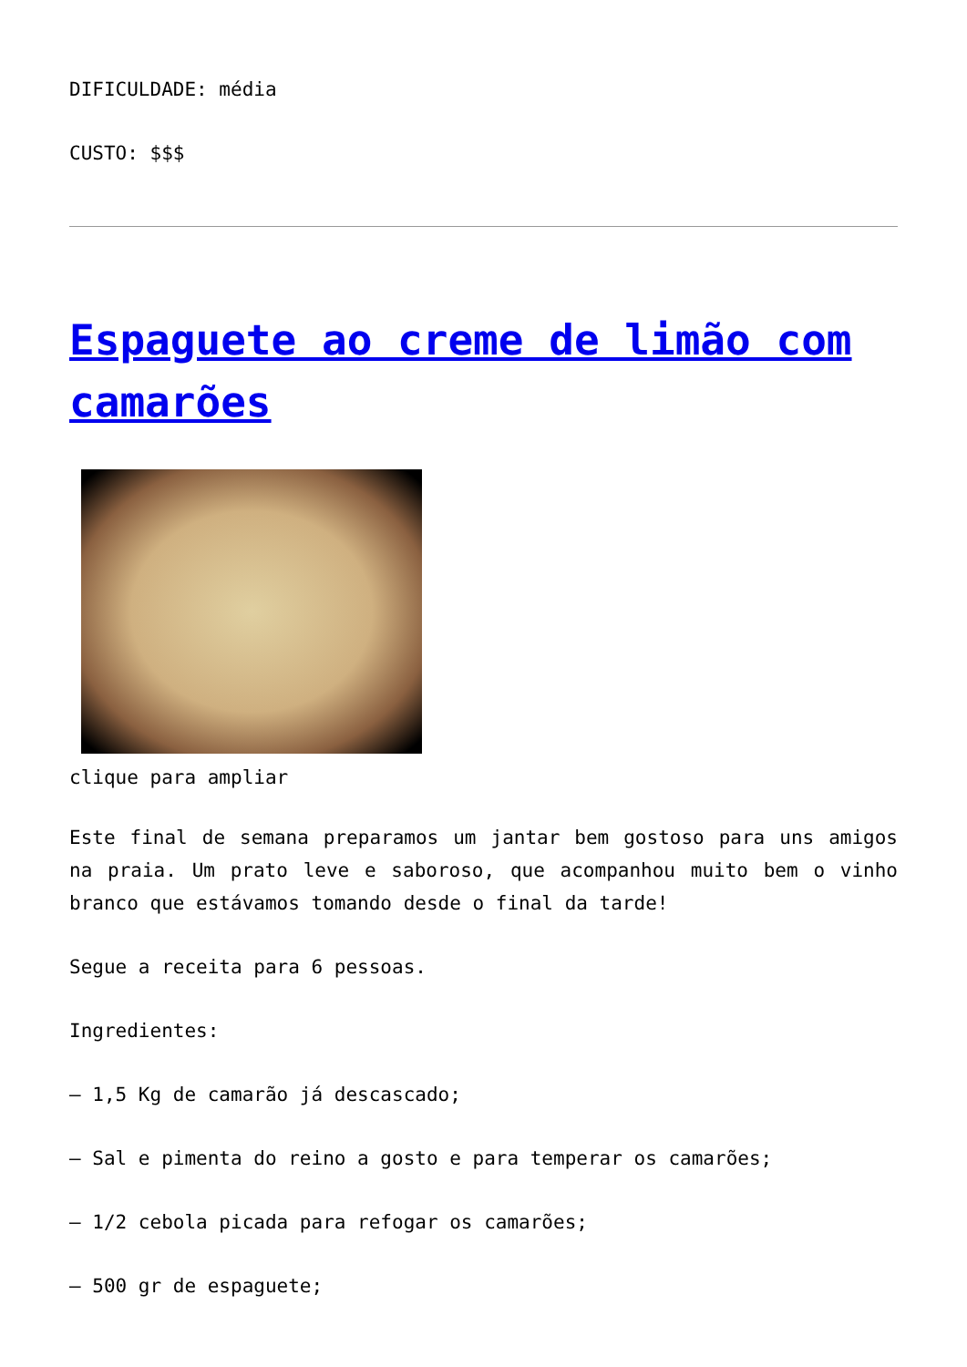DIFICULDADE: média
CUSTO: $$$
Espaguete ao creme de limão com camarões
clique para ampliar
Este final de semana preparamos um jantar bem gostoso para uns amigos na praia. Um prato leve e saboroso, que acompanhou muito bem o vinho branco que estávamos tomando desde o final da tarde!
Segue a receita para 6 pessoas.
Ingredientes:
– 1,5 Kg de camarão já descascado;
– Sal e pimenta do reino a gosto e para temperar os camarões;
– 1/2 cebola picada para refogar os camarões;
– 500 gr de espaguete;